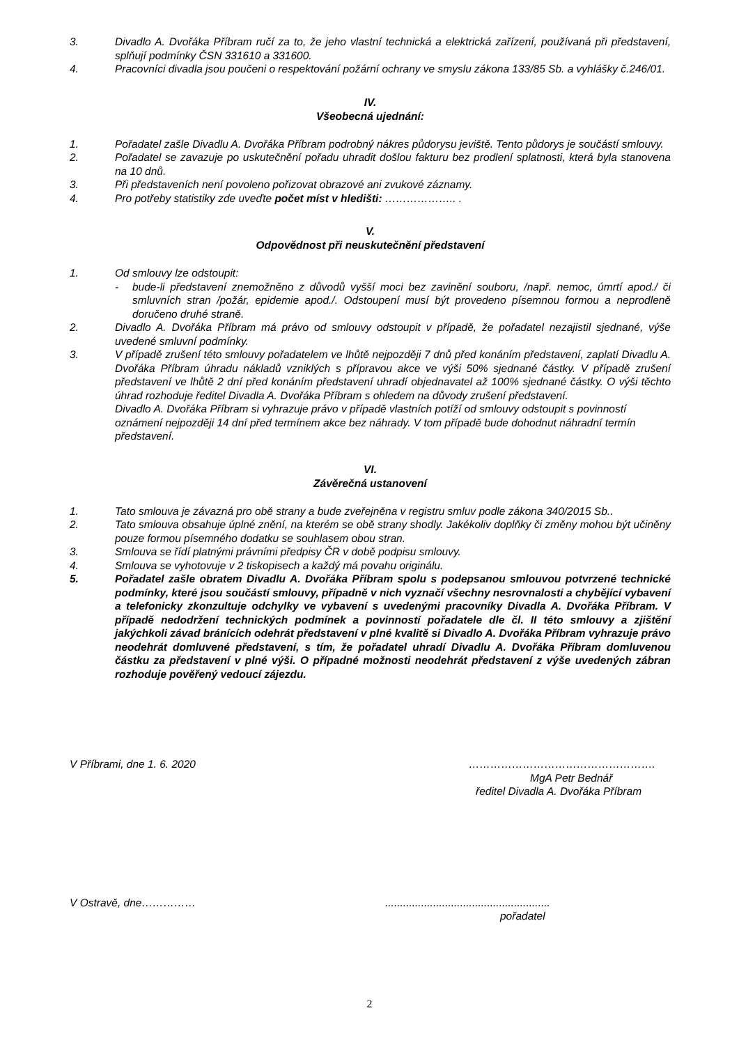3. Divadlo A. Dvořáka Příbram ručí za to, že jeho vlastní technická a elektrická zařízení, používaná při představení, splňují podmínky ČSN 331610 a 331600.
4. Pracovníci divadla jsou poučeni o respektování požární ochrany ve smyslu zákona 133/85 Sb. a vyhlášky č.246/01.
IV.
Všeobecná ujednání:
1. Pořadatel zašle Divadlu A. Dvořáka Příbram podrobný nákres půdorysu jeviště. Tento půdorys je součástí smlouvy.
2. Pořadatel se zavazuje po uskutečnění pořadu uhradit došlou fakturu bez prodlení splatnosti, která byla stanovena na 10 dnů.
3. Při představeních není povoleno pořizovat obrazové ani zvukové záznamy.
4. Pro potřeby statistiky zde uveďte počet míst v hledišti: ……………….. .
V.
Odpovědnost při neuskutečnění představení
1. Od smlouvy lze odstoupit:
- bude-li představení znemožněno z důvodů vyšší moci bez zavinění souboru, /např. nemoc, úmrtí apod./ či smluvních stran /požár, epidemie apod./. Odstoupení musí být provedeno písemnou formou a neprodleně doručeno druhé straně.
2. Divadlo A. Dvořáka Příbram má právo od smlouvy odstoupit v případě, že pořadatel nezajistil sjednané, výše uvedené smluvní podmínky.
3. V případě zrušení této smlouvy pořadatelem ve lhůtě nejpozději 7 dnů před konáním představení, zaplatí Divadlu A. Dvořáka Příbram úhradu nákladů vzniklých s přípravou akce ve výši 50% sjednané částky. V případě zrušení představení ve lhůtě 2 dní před konáním představení uhradí objednavatel až 100% sjednané částky. O výši těchto úhrad rozhoduje ředitel Divadla A. Dvořáka Příbram s ohledem na důvody zrušení představení.
Divadlo A. Dvořáka Příbram si vyhrazuje právo v případě vlastních potíží od smlouvy odstoupit s povinností oznámení nejpozději 14 dní před termínem akce bez náhrady. V tom případě bude dohodnut náhradní termín představení.
VI.
Závěrečná ustanovení
1. Tato smlouva je závazná pro obě strany a bude zveřejněna v registru smluv podle zákona 340/2015 Sb..
2. Tato smlouva obsahuje úplné znění, na kterém se obě strany shodly. Jakékoliv doplňky či změny mohou být učiněny pouze formou písemného dodatku se souhlasem obou stran.
3. Smlouva se řídí platnými právními předpisy ČR v době podpisu smlouvy.
4. Smlouva se vyhotovuje v 2 tiskopisech a každý má povahu originálu.
5. Pořadatel zašle obratem Divadlu A. Dvořáka Příbram spolu s podepsanou smlouvou potvrzené technické podmínky, které jsou součástí smlouvy, případně v nich vyznačí všechny nesrovnalosti a chybějící vybavení a telefonicky zkonzultuje odchylky ve vybavení s uvedenými pracovníky Divadla A. Dvořáka Příbram. V případě nedodržení technických podmínek a povinností pořadatele dle čl. II této smlouvy a zjištění jakýchkoli závad bránících odehrát představení v plné kvalitě si Divadlo A. Dvořáka Příbram vyhrazuje právo neodehrát domluvené představení, s tím, že pořadatel uhradí Divadlu A. Dvořáka Příbram domluvenou částku za představení v plné výši. O případné možnosti neodehrát představení z výše uvedených zábran rozhoduje pověřený vedoucí zájezdu.
V Příbrami, dne 1. 6. 2020 …………………………………………….
MgA Petr Bednář
ředitel Divadla A. Dvořáka Příbram
V Ostravě, dne…………… .......................................................
pořadatel
2